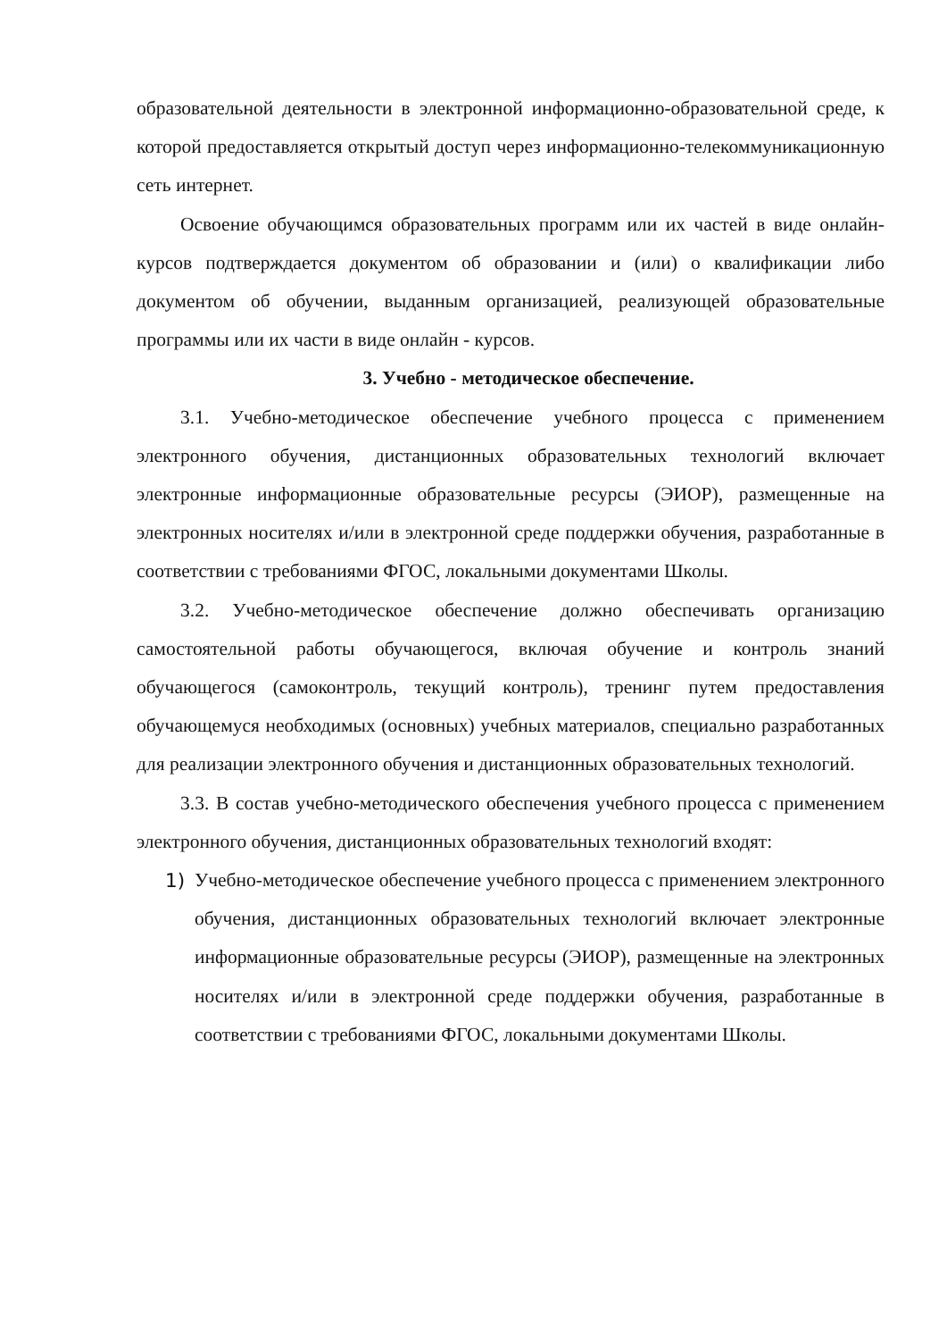образовательной деятельности в электронной информационно-образовательной среде, к которой предоставляется открытый доступ через информационно-телекоммуникационную сеть интернет.
Освоение обучающимся образовательных программ или их частей в виде онлайн-курсов подтверждается документом об образовании и (или) о квалификации либо документом об обучении, выданным организацией, реализующей образовательные программы или их части в виде онлайн - курсов.
3. Учебно - методическое обеспечение.
3.1. Учебно-методическое обеспечение учебного процесса с применением электронного обучения, дистанционных образовательных технологий включает электронные информационные образовательные ресурсы (ЭИОР), размещенные на электронных носителях и/или в электронной среде поддержки обучения, разработанные в соответствии с требованиями ФГОС, локальными документами Школы.
3.2. Учебно-методическое обеспечение должно обеспечивать организацию самостоятельной работы обучающегося, включая обучение и контроль знаний обучающегося (самоконтроль, текущий контроль), тренинг путем предоставления обучающемуся необходимых (основных) учебных материалов, специально разработанных для реализации электронного обучения и дистанционных образовательных технологий.
3.3. В состав учебно-методического обеспечения учебного процесса с применением электронного обучения, дистанционных образовательных технологий входят:
1) Учебно-методическое обеспечение учебного процесса с применением электронного обучения, дистанционных образовательных технологий включает электронные информационные образовательные ресурсы (ЭИОР), размещенные на электронных носителях и/или в электронной среде поддержки обучения, разработанные в соответствии с требованиями ФГОС, локальными документами Школы.